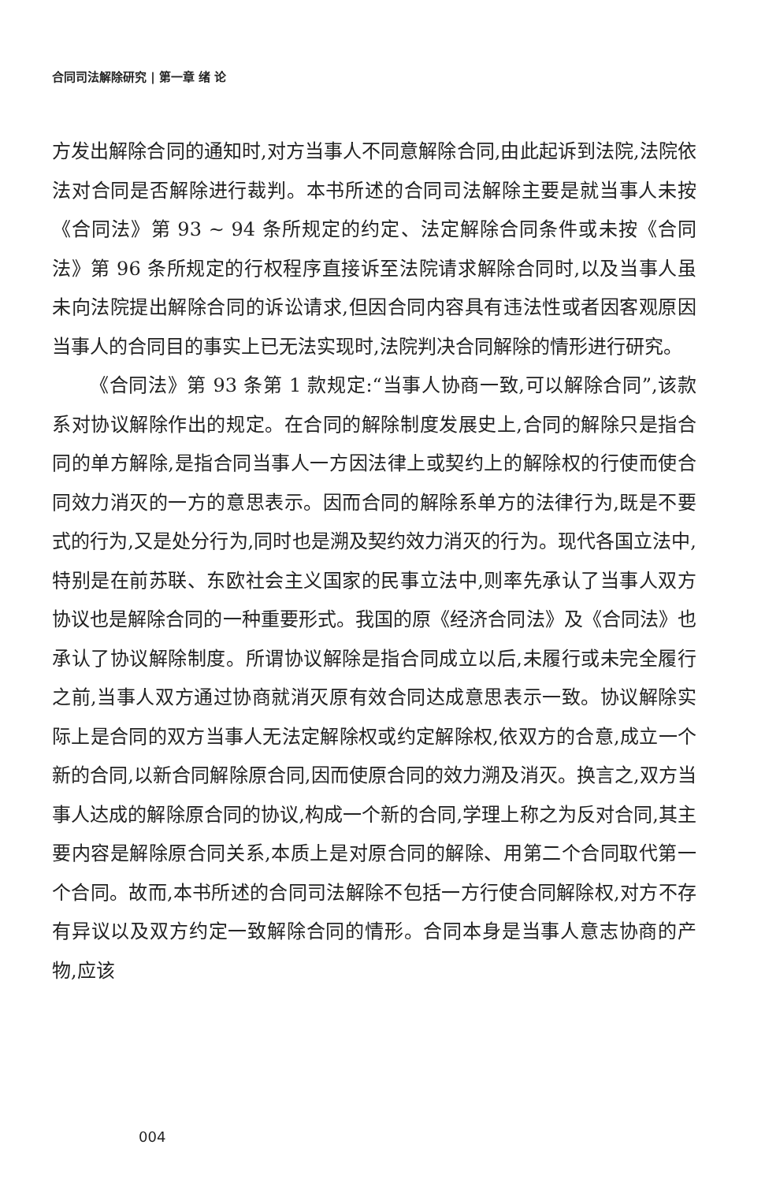合同司法解除研究 | 第一章 绪 论
方发出解除合同的通知时,对方当事人不同意解除合同,由此起诉到法院,法院依法对合同是否解除进行裁判。本书所述的合同司法解除主要是就当事人未按《合同法》第 93 ~ 94 条所规定的约定、法定解除合同条件或未按《合同法》第 96 条所规定的行权程序直接诉至法院请求解除合同时,以及当事人虽未向法院提出解除合同的诉讼请求,但因合同内容具有违法性或者因客观原因当事人的合同目的事实上已无法实现时,法院判决合同解除的情形进行研究。
《合同法》第 93 条第 1 款规定:“当事人协商一致,可以解除合同”,该款系对协议解除作出的规定。在合同的解除制度发展史上,合同的解除只是指合同的单方解除,是指合同当事人一方因法律上或契约上的解除权的行使而使合同效力消灭的一方的意思表示。因而合同的解除系单方的法律行为,既是不要式的行为,又是处分行为,同时也是溯及契约效力消灭的行为。现代各国立法中,特别是在前苏联、东欧社会主义国家的民事立法中,则率先承认了当事人双方协议也是解除合同的一种重要形式。我国的原《经济合同法》及《合同法》也承认了协议解除制度。所谓协议解除是指合同成立以后,未履行或未完全履行之前,当事人双方通过协商就消灭原有效合同达成意思表示一致。协议解除实际上是合同的双方当事人无法定解除权或约定解除权,依双方的合意,成立一个新的合同,以新合同解除原合同,因而使原合同的效力溯及消灭。换言之,双方当事人达成的解除原合同的协议,构成一个新的合同,学理上称之为反对合同,其主要内容是解除原合同关系,本质上是对原合同的解除、用第二个合同取代第一个合同。故而,本书所述的合同司法解除不包括一方行使合同解除权,对方不存有异议以及双方约定一致解除合同的情形。合同本身是当事人意志协商的产物,应该
004